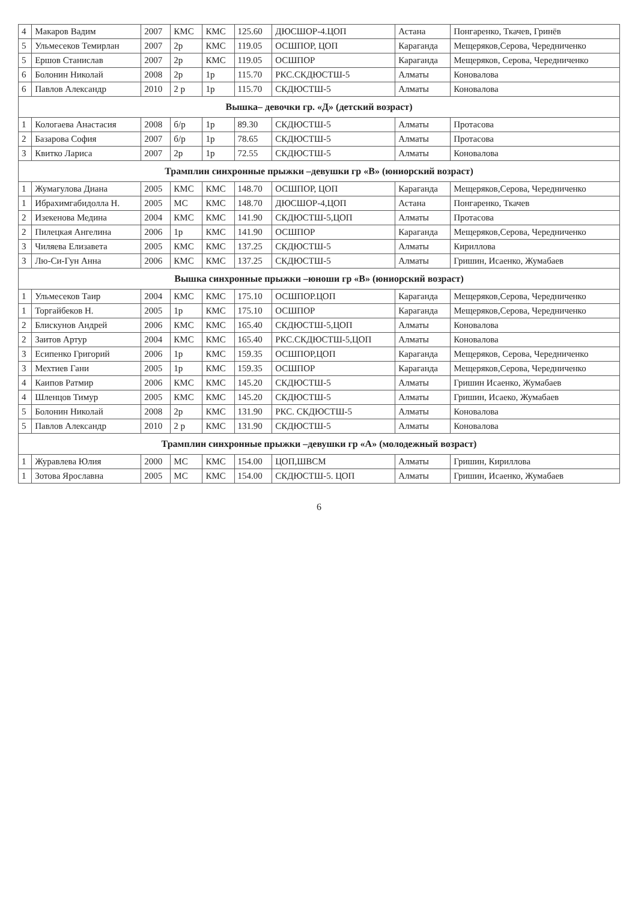| 4 | Макаров Вадим | 2007 | КМС | КМС | 125.60 | ДЮСШОР-4.ЦОП | Астана | Понгаренко, Ткачев, Гринёв |
| 5 | Ульмесеков Темирлан | 2007 | 2р | КМС | 119.05 | ОСШПОР, ЦОП | Караганда | Мещеряков,Серова, Чередниченко |
| 5 | Ершов Станислав | 2007 | 2р | КМС | 119.05 | ОСШПОР | Караганда | Мещеряков, Серова, Чередниченко |
| 6 | Болонин Николай | 2008 | 2р | 1р | 115.70 | РКС.СКДЮСТШ-5 | Алматы | Коновалова |
| 6 | Павлов Александр | 2010 | 2 р | 1р | 115.70 | СКДЮСТШ-5 | Алматы | Коновалова |
| Вышка– девочки гр. «Д» (детский возраст) | | | | | | | | |
| 1 | Кологаева Анастасия | 2008 | б/р | 1р | 89.30 | СКДЮСТШ-5 | Алматы | Протасова |
| 2 | Базарова София | 2007 | б/р | 1р | 78.65 | СКДЮСТШ-5 | Алматы | Протасова |
| 3 | Квитко Лариса | 2007 | 2р | 1р | 72.55 | СКДЮСТШ-5 | Алматы | Коновалова |
| Трамплин синхронные прыжки –девушки гр «В» (юниорский возраст) | | | | | | | | |
| 1 | Жумагулова Диана | 2005 | КМС | КМС | 148.70 | ОСШПОР, ЦОП | Караганда | Мещеряков,Серова, Чередниченко |
| 1 | Ибрахимгабидолла Н. | 2005 | МС | КМС | 148.70 | ДЮСШОР-4,ЦОП | Астана | Понгаренко, Ткачев |
| 2 | Изекенова Медина | 2004 | КМС | КМС | 141.90 | СКДЮСТШ-5,ЦОП | Алматы | Протасова |
| 2 | Пилецкая Ангелина | 2006 | 1р | КМС | 141.90 | ОСШПОР | Караганда | Мещеряков,Серова, Чередниченко |
| 3 | Чиляева Елизавета | 2005 | КМС | КМС | 137.25 | СКДЮСТШ-5 | Алматы | Кириллова |
| 3 | Лю-Си-Гун Анна | 2006 | КМС | КМС | 137.25 | СКДЮСТШ-5 | Алматы | Гришин, Исаенко, Жумабаев |
| Вышка синхронные прыжки –юноши гр «В» (юниорский возраст) | | | | | | | | |
| 1 | Ульмесеков Таир | 2004 | КМС | КМС | 175.10 | ОСШПОР.ЦОП | Караганда | Мещеряков,Серова, Чередниченко |
| 1 | Торгайбеков Н. | 2005 | 1р | КМС | 175.10 | ОСШПОР | Караганда | Мещеряков,Серова, Чередниченко |
| 2 | Блискунов Андрей | 2006 | КМС | КМС | 165.40 | СКДЮСТШ-5,ЦОП | Алматы | Коновалова |
| 2 | Заитов Артур | 2004 | КМС | КМС | 165.40 | РКС.СКДЮСТШ-5,ЦОП | Алматы | Коновалова |
| 3 | Есипенко Григорий | 2006 | 1р | КМС | 159.35 | ОСШПОР,ЦОП | Караганда | Мещеряков, Серова, Чередниченко |
| 3 | Мехтиев Гани | 2005 | 1р | КМС | 159.35 | ОСШПОР | Караганда | Мещеряков,Серова, Чередниченко |
| 4 | Каипов Ратмир | 2006 | КМС | КМС | 145.20 | СКДЮСТШ-5 | Алматы | Гришин Исаенко, Жумабаев |
| 4 | Шленцов Тимур | 2005 | КМС | КМС | 145.20 | СКДЮСТШ-5 | Алматы | Гришин, Исаеко, Жумабаев |
| 5 | Болонин Николай | 2008 | 2р | КМС | 131.90 | РКС. СКДЮСТШ-5 | Алматы | Коновалова |
| 5 | Павлов Александр | 2010 | 2 р | КМС | 131.90 | СКДЮСТШ-5 | Алматы | Коновалова |
| Трамплин синхронные прыжки –девушки гр «А» (молодежный возраст) | | | | | | | | |
| 1 | Журавлева Юлия | 2000 | МС | КМС | 154.00 | ЦОП,ШВСМ | Алматы | Гришин, Кириллова |
| 1 | Зотова Ярославна | 2005 | МС | КМС | 154.00 | СКДЮСТШ-5. ЦОП | Алматы | Гришин, Исаенко, Жумабаев |
6